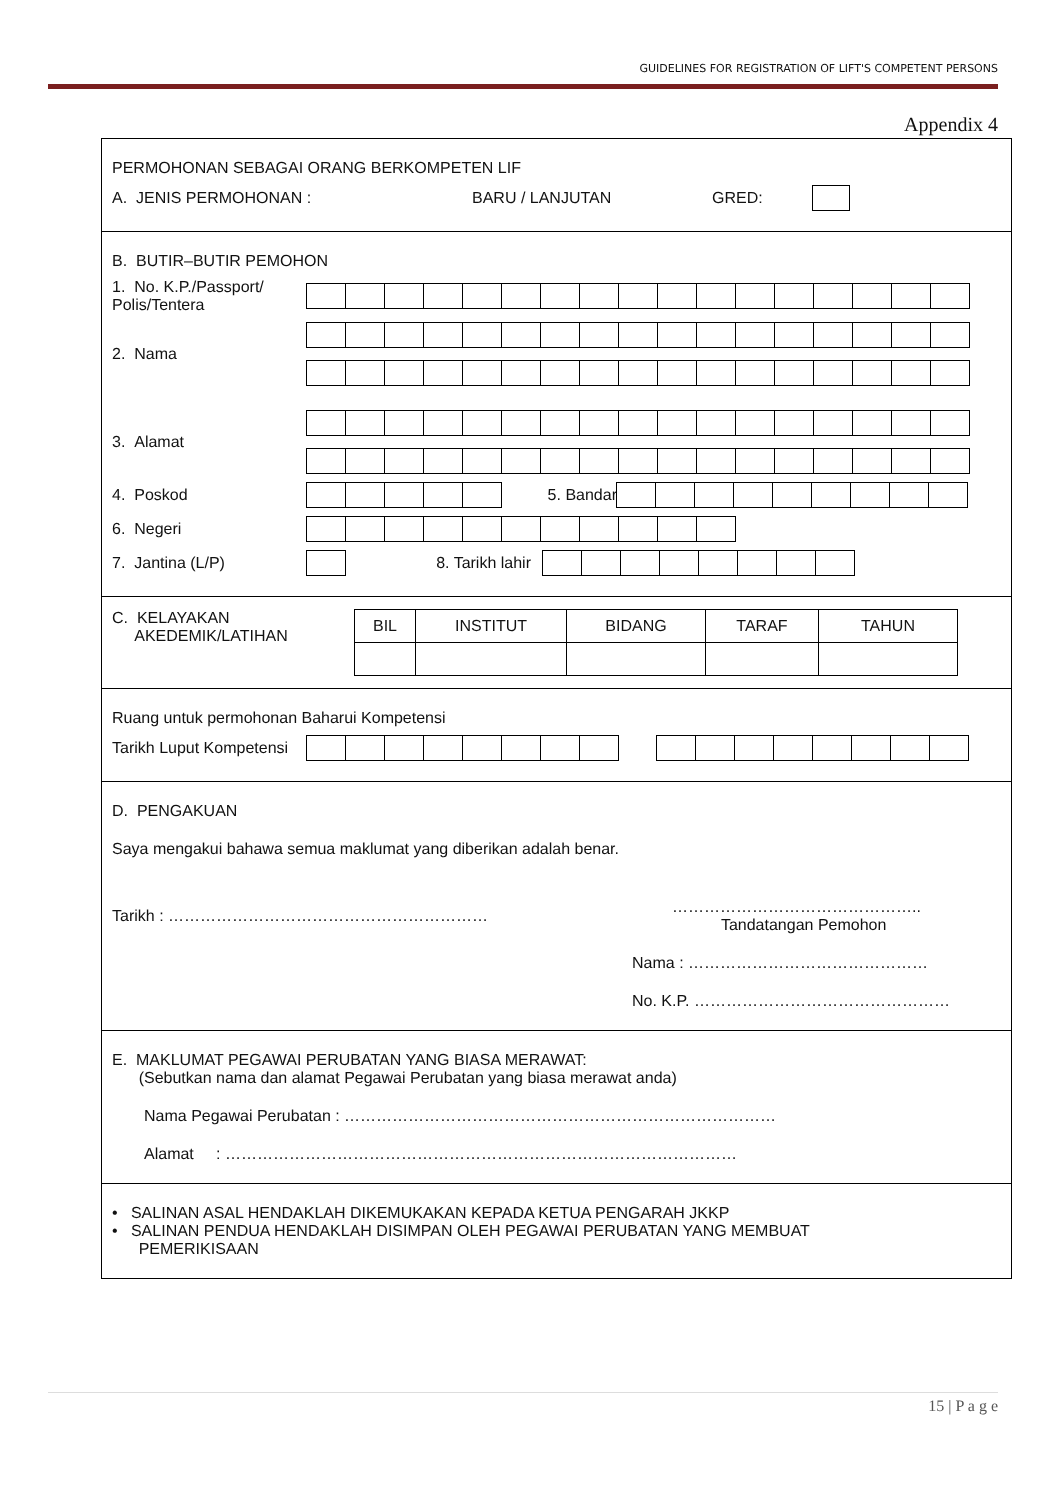GUIDELINES FOR REGISTRATION OF LIFT'S COMPETENT PERSONS
Appendix 4
PERMOHONAN SEBAGAI ORANG BERKOMPETEN LIF
A. JENIS PERMOHONAN : BARU / LANJUTAN GRED:
B. BUTIR–BUTIR PEMOHON
1. No. K.P./Passport/ Polis/Tentera
2. Nama
3. Alamat
4. Poskod 5. Bandar
6. Negeri
7. Jantina (L/P) 8. Tarikh lahir
C. KELAYAKAN
AKEDEMIK/LATIHAN
| BIL | INSTITUT | BIDANG | TARAF | TAHUN |
| --- | --- | --- | --- | --- |
Ruang untuk permohonan Baharui Kompetensi
Tarikh Luput Kompetensi
D. PENGAKUAN
Saya mengakui bahawa semua maklumat yang diberikan adalah benar.
Tarikh : …………………………………………………… ………………………………………..
Tandatangan Pemohon
Nama : ………………………………………
No. K.P. …………………………………………
E. MAKLUMAT PEGAWAI PERUBATAN YANG BIASA MERAWAT:
(Sebutkan nama dan alamat Pegawai Perubatan yang biasa merawat anda)
Nama Pegawai Perubatan : ………………………………………………………………………
Alamat : ……………………………………………………………………………………
• SALINAN ASAL HENDAKLAH DIKEMUKAKAN KEPADA KETUA PENGARAH JKKP
• SALINAN PENDUA HENDAKLAH DISIMPAN OLEH PEGAWAI PERUBATAN YANG MEMBUAT
PEMERIKISAAN
15 | P a g e